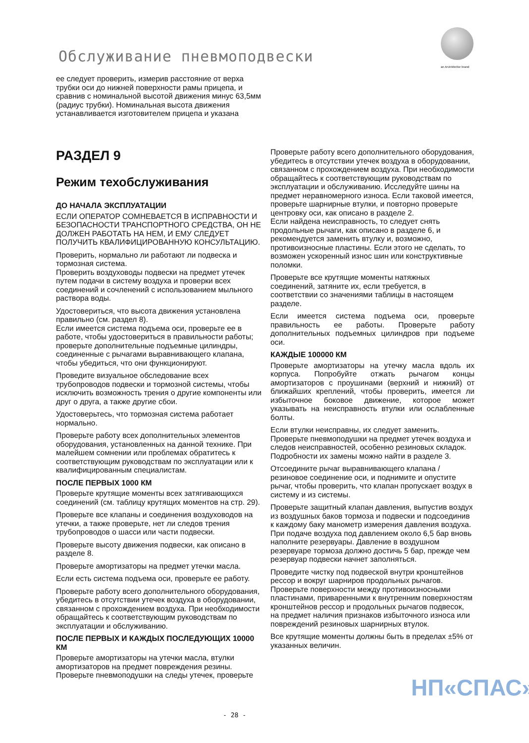Обслуживание пневмоподвески an ArvinMeritor brand
ее следует проверить, измерив расстояние от верха трубки оси до нижней поверхности рамы прицепа, и сравнив с номинальной высотой движения минус 63,5мм (радиус трубки). Номинальная высота движения устанавливается изготовителем прицепа и указана
РАЗДЕЛ 9
Режим техобслуживания
ДО НАЧАЛА ЭКСПЛУАТАЦИИ
ЕСЛИ ОПЕРАТОР СОМНЕВАЕТСЯ В ИСПРАВНОСТИ И БЕЗОПАСНОСТИ ТРАНСПОРТНОГО СРЕДСТВА, ОН НЕ ДОЛЖЕН РАБОТАТЬ НА НЕМ, И ЕМУ СЛЕДУЕТ ПОЛУЧИТЬ КВАЛИФИЦИРОВАННУЮ КОНСУЛЬТАЦИЮ.
Проверить, нормально ли работают ли подвеска и тормозная система.
Проверить воздуховоды подвески на предмет утечек путем подачи в систему воздуха и проверки всех соединений и сочленений с использованием мыльного раствора воды.
Удостовериться, что высота движения установлена правильно (см. раздел 8).
Если имеется система подъема оси, проверьте ее в работе, чтобы удостовериться в правильности работы; проверьте дополнительные подъемные цилиндры, соединенные с рычагами выравнивающего клапана, чтобы убедиться, что они функционируют.
Проведите визуальное обследование всех трубопроводов подвески и тормозной системы, чтобы исключить возможность трения о другие компоненты или друг о друга, а также другие сбои.
Удостоверьтесь, что тормозная система работает нормально.
Проверьте работу всех дополнительных элементов оборудования, установленных на данной технике. При малейшем сомнении или проблемах обратитесь к соответствующим руководствам по эксплуатации или к квалифицированным специалистам.
ПОСЛЕ ПЕРВЫХ 1000 КМ
Проверьте крутящие моменты всех затягивающихся соединений (см. таблицу крутящих моментов на стр. 29).
Проверьте все клапаны и соединения воздуховодов на утечки, а также проверьте, нет ли следов трения трубопроводов о шасси или части подвески.
Проверьте высоту движения подвески, как описано в разделе 8.
Проверьте амортизаторы на предмет утечки масла.
Если есть система подъема оси, проверьте ее работу.
Проверьте работу всего дополнительного оборудования, убедитесь в отсутствии утечек воздуха в оборудовании, связанном с прохождением воздуха. При необходимости обращайтесь к соответствующим руководствам по эксплуатации и обслуживанию.
ПОСЛЕ ПЕРВЫХ И КАЖДЫХ ПОСЛЕДУЮЩИХ 10000 КМ
Проверьте амортизаторы на утечки масла, втулки амортизаторов на предмет повреждения резины. Проверьте пневмоподушки на следы утечек, проверьте
Проверьте работу всего дополнительного оборудования, убедитесь в отсутствии утечек воздуха в оборудовании, связанном с прохождением воздуха. При необходимости обращайтесь к соответствующим руководствам по эксплуатации и обслуживанию. Исследуйте шины на предмет неравномерного износа. Если таковой имеется, проверьте шарнирные втулки, и повторно проверьте центровку оси, как описано в разделе 2.
Если найдена неисправность, то следует снять продольные рычаги, как описано в разделе 6, и рекомендуется заменить втулку и, возможно, противоизносные пластины. Если этого не сделать, то возможен ускоренный износ шин или конструктивные поломки.
Проверьте все крутящие моменты натяжных соединений, затяните их, если требуется, в соответствии со значениями таблицы в настоящем разделе.
Если имеется система подъема оси, проверьте правильность ее работы. Проверьте работу дополнительных подъемных цилиндров при подъеме оси.
КАЖДЫЕ 100000 КМ
Проверьте амортизаторы на утечку масла вдоль их корпуса. Попробуйте отжать рычагом концы амортизаторов с проушинами (верхний и нижний) от ближайших креплений, чтобы проверить, имеется ли избыточное боковое движение, которое может указывать на неисправность втулки или ослабленные болты.
Если втулки неисправны, их следует заменить. Проверьте пневмоподушки на предмет утечек воздуха и следов неисправностей, особенно резиновых складок. Подробности их замены можно найти в разделе 3.
Отсоедините рычаг выравнивающего клапана /резиновое соединение оси, и поднимите и опустите рычаг, чтобы проверить, что клапан пропускает воздух в систему и из системы.
Проверьте защитный клапан давления, выпустив воздух из воздушных баков тормоза и подвески и подсоединив к каждому баку манометр измерения давления воздуха. При подаче воздуха под давлением около 6,5 бар вновь наполните резервуары. Давление в воздушном резервуаре тормоза должно достичь 5 бар, прежде чем резервуар подвески начнет заполняться.
Проведите чистку под подвеской внутри кронштейнов рессор и вокруг шарниров продольных рычагов. Проверьте поверхности между противоизносными пластинами, приваренными к внутренним поверхностям кронштейнов рессор и продольных рычагов подвесок, на предмет наличия признаков избыточного износа или повреждений резиновых шарнирных втулок.
Все крутящие моменты должны быть в пределах ±5% от указанных величин.
НП«СПАС»
- 28 -